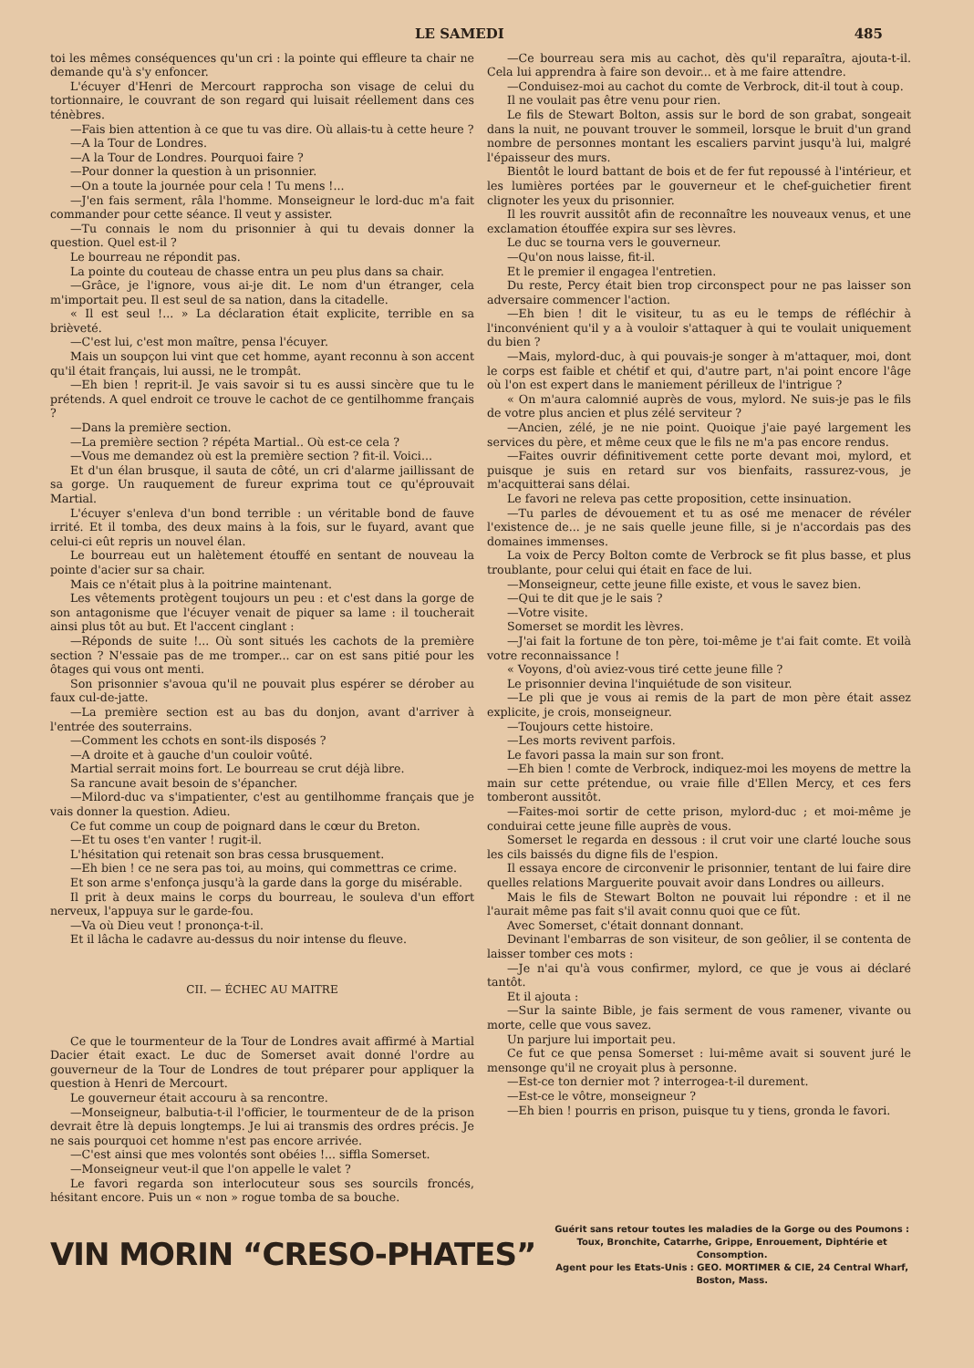LE SAMEDI 485
toi les mêmes conséquences qu'un cri : la pointe qui effleure ta chair ne demande qu'à s'y enfoncer.
L'écuyer d'Henri de Mercourt rapprocha son visage de celui du tortionnaire, le couvrant de son regard qui luisait réellement dans ces ténèbres.
—Fais bien attention à ce que tu vas dire. Où allais-tu à cette heure ?
—A la Tour de Londres.
—A la Tour de Londres. Pourquoi faire ?
—Pour donner la question à un prisonnier.
—On a toute la journée pour cela ! Tu mens !...
—J'en fais serment, râla l'homme. Monseigneur le lord-duc m'a fait commander pour cette séance. Il veut y assister.
—Tu connais le nom du prisonnier à qui tu devais donner la question. Quel est-il ?
Le bourreau ne répondit pas.
La pointe du couteau de chasse entra un peu plus dans sa chair.
—Grâce, je l'ignore, vous ai-je dit. Le nom d'un étranger, cela m'importait peu. Il est seul de sa nation, dans la citadelle.
« Il est seul !... » La déclaration était explicite, terrible en sa brièveté.
—C'est lui, c'est mon maître, pensa l'écuyer.
Mais un soupçon lui vint que cet homme, ayant reconnu à son accent qu'il était français, lui aussi, ne le trompât.
—Eh bien ! reprit-il. Je vais savoir si tu es aussi sincère que tu le prétends. A quel endroit ce trouve le cachot de ce gentilhomme français ?
—Dans la première section.
—La première section ? répéta Martial.. Où est-ce cela ?
—Vous me demandez où est la première section ? fit-il. Voici...
Et d'un élan brusque, il sauta de côté, un cri d'alarme jaillissant de sa gorge. Un rauquement de fureur exprima tout ce qu'éprouvait Martial.
L'écuyer s'enleva d'un bond terrible : un véritable bond de fauve irrité. Et il tomba, des deux mains à la fois, sur le fuyard, avant que celui-ci eût repris un nouvel élan.
Le bourreau eut un halètement étouffé en sentant de nouveau la pointe d'acier sur sa chair.
Mais ce n'était plus à la poitrine maintenant.
Les vêtements protègent toujours un peu : et c'est dans la gorge de son antagonisme que l'écuyer venait de piquer sa lame : il toucherait ainsi plus tôt au but. Et l'accent cinglant :
—Réponds de suite !... Où sont situés les cachots de la première section ? N'essaie pas de me tromper... car on est sans pitié pour les ôtages qui vous ont menti.
Son prisonnier s'avoua qu'il ne pouvait plus espérer se dérober au faux cul-de-jatte.
—La première section est au bas du donjon, avant d'arriver à l'entrée des souterrains.
—Comment les cchots en sont-ils disposés ?
—A droite et à gauche d'un couloir voûté.
Martial serrait moins fort. Le bourreau se crut déjà libre.
Sa rancune avait besoin de s'épancher.
—Milord-duc va s'impatienter, c'est au gentilhomme français que je vais donner la question. Adieu.
Ce fut comme un coup de poignard dans le cœur du Breton.
—Et tu oses t'en vanter ! rugit-il.
L'hésitation qui retenait son bras cessa brusquement.
—Eh bien ! ce ne sera pas toi, au moins, qui commettras ce crime.
Et son arme s'enfonça jusqu'à la garde dans la gorge du misérable.
Il prit à deux mains le corps du bourreau, le souleva d'un effort nerveux, l'appuya sur le garde-fou.
—Va où Dieu veut ! prononça-t-il.
Et il lâcha le cadavre au-dessus du noir intense du fleuve.
CII. — ÉCHEC AU MAITRE
Ce que le tourmenteur de la Tour de Londres avait affirmé à Martial Dacier était exact. Le duc de Somerset avait donné l'ordre au gouverneur de la Tour de Londres de tout préparer pour appliquer la question à Henri de Mercourt.
Le gouverneur était accouru à sa rencontre.
—Monseigneur, balbutia-t-il l'officier, le tourmenteur de de la prison devrait être là depuis longtemps. Je lui ai transmis des ordres précis. Je ne sais pourquoi cet homme n'est pas encore arrivée.
—C'est ainsi que mes volontés sont obéies !... siffla Somerset.
—Monseigneur veut-il que l'on appelle le valet ?
Le favori regarda son interlocuteur sous ses sourcils froncés, hésitant encore. Puis un « non » rogue tomba de sa bouche.
—Ce bourreau sera mis au cachot, dès qu'il reparaîtra, ajouta-t-il. Cela lui apprendra à faire son devoir... et à me faire attendre.
—Conduisez-moi au cachot du comte de Verbrock, dit-il tout à coup.
Il ne voulait pas être venu pour rien.
Le fils de Stewart Bolton, assis sur le bord de son grabat, songeait dans la nuit, ne pouvant trouver le sommeil, lorsque le bruit d'un grand nombre de personnes montant les escaliers parvint jusqu'à lui, malgré l'épaisseur des murs.
Bientôt le lourd battant de bois et de fer fut repoussé à l'intérieur, et les lumières portées par le gouverneur et le chef-guichetier firent clignoter les yeux du prisonnier.
Il les rouvrit aussitôt afin de reconnaître les nouveaux venus, et une exclamation étouffée expira sur ses lèvres.
Le duc se tourna vers le gouverneur.
—Qu'on nous laisse, fit-il.
Et le premier il engagea l'entretien.
Du reste, Percy était bien trop circonspect pour ne pas laisser son adversaire commencer l'action.
—Eh bien ! dit le visiteur, tu as eu le temps de réfléchir à l'inconvénient qu'il y a à vouloir s'attaquer à qui te voulait uniquement du bien ?
—Mais, mylord-duc, à qui pouvais-je songer à m'attaquer, moi, dont le corps est faible et chétif et qui, d'autre part, n'ai point encore l'âge où l'on est expert dans le maniement périlleux de l'intrigue ?
« On m'aura calomnié auprès de vous, mylord. Ne suis-je pas le fils de votre plus ancien et plus zélé serviteur ?
—Ancien, zélé, je ne nie point. Quoique j'aie payé largement les services du père, et même ceux que le fils ne m'a pas encore rendus.
—Faites ouvrir définitivement cette porte devant moi, mylord, et puisque je suis en retard sur vos bienfaits, rassurez-vous, je m'acquitterai sans délai.
Le favori ne releva pas cette proposition, cette insinuation.
—Tu parles de dévouement et tu as osé me menacer de révéler l'existence de... je ne sais quelle jeune fille, si je n'accordais pas des domaines immenses.
La voix de Percy Bolton comte de Verbrock se fit plus basse, et plus troublante, pour celui qui était en face de lui.
—Monseigneur, cette jeune fille existe, et vous le savez bien.
—Qui te dit que je le sais ?
—Votre visite.
Somerset se mordit les lèvres.
—J'ai fait la fortune de ton père, toi-même je t'ai fait comte. Et voilà votre reconnaissance !
« Voyons, d'où aviez-vous tiré cette jeune fille ?
Le prisonnier devina l'inquiétude de son visiteur.
—Le pli que je vous ai remis de la part de mon père était assez explicite, je crois, monseigneur.
—Toujours cette histoire.
—Les morts revivent parfois.
Le favori passa la main sur son front.
—Eh bien ! comte de Verbrock, indiquez-moi les moyens de mettre la main sur cette prétendue, ou vraie fille d'Ellen Mercy, et ces fers tomberont aussitôt.
—Faites-moi sortir de cette prison, mylord-duc ; et moi-même je conduirai cette jeune fille auprès de vous.
Somerset le regarda en dessous : il crut voir une clarté louche sous les cils baissés du digne fils de l'espion.
Il essaya encore de circonvenir le prisonnier, tentant de lui faire dire quelles relations Marguerite pouvait avoir dans Londres ou ailleurs.
Mais le fils de Stewart Bolton ne pouvait lui répondre : et il ne l'aurait même pas fait s'il avait connu quoi que ce fût.
Avec Somerset, c'était donnant donnant.
Devinant l'embarras de son visiteur, de son geôlier, il se contenta de laisser tomber ces mots :
—Je n'ai qu'à vous confirmer, mylord, ce que je vous ai déclaré tantôt.
Et il ajouta :
—Sur la sainte Bible, je fais serment de vous ramener, vivante ou morte, celle que vous savez.
Un parjure lui importait peu.
Ce fut ce que pensa Somerset : lui-même avait si souvent juré le mensonge qu'il ne croyait plus à personne.
—Est-ce ton dernier mot ? interrogea-t-il durement.
—Est-ce le vôtre, monseigneur ?
—Eh bien ! pourris en prison, puisque tu y tiens, gronda le favori.
VIN MORIN “CRESO-PHATES”
Guérit sans retour toutes les maladies de la Gorge ou des Poumons : Toux, Bronchite, Catarrhe, Grippe, Enrouement, Diphtérie et Consomption.
Agent pour les Etats-Unis : GEO. MORTIMER & CIE, 24 Central Wharf, Boston, Mass.